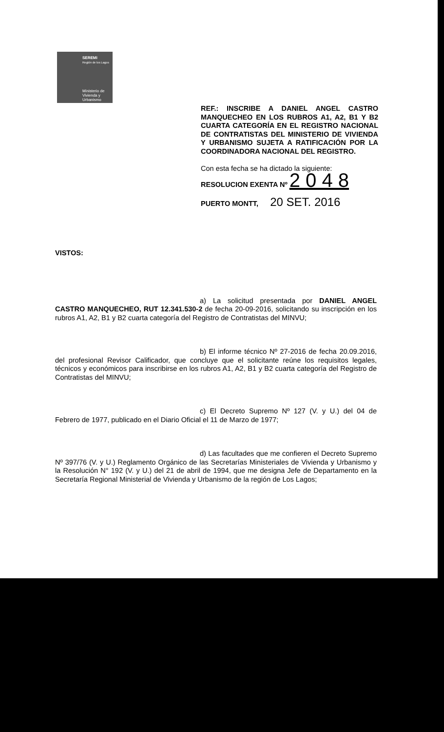SEREMI
Región de los Lagos
Ministerio de
Vivienda y
Urbanismo
REF.: INSCRIBE A DANIEL ANGEL CASTRO MANQUECHEO EN LOS RUBROS A1, A2, B1 Y B2 CUARTA CATEGORÍA EN EL REGISTRO NACIONAL DE CONTRATISTAS DEL MINISTERIO DE VIVIENDA Y URBANISMO SUJETA A RATIFICACIÓN POR LA COORDINADORA NACIONAL DEL REGISTRO.
Con esta fecha se ha dictado la siguiente:
RESOLUCION EXENTA Nº 2 0 4 8
PUERTO MONTT, 20 SET. 2016
VISTOS:
a) La solicitud presentada por DANIEL ANGEL CASTRO MANQUECHEO, RUT 12.341.530-2 de fecha 20-09-2016, solicitando su inscripción en los rubros A1, A2, B1 y B2 cuarta categoría del Registro de Contratistas del MINVU;
b) El informe técnico Nº 27-2016 de fecha 20.09.2016, del profesional Revisor Calificador, que concluye que el solicitante reúne los requisitos legales, técnicos y económicos para inscribirse en los rubros A1, A2, B1 y B2 cuarta categoría del Registro de Contratistas del MINVU;
c) El Decreto Supremo Nº 127 (V. y U.) del 04 de Febrero de 1977, publicado en el Diario Oficial el 11 de Marzo de 1977;
d) Las facultades que me confieren el Decreto Supremo Nº 397/76 (V. y U.) Reglamento Orgánico de las Secretarías Ministeriales de Vivienda y Urbanismo y la Resolución N° 192 (V. y U.) del 21 de abril de 1994, que me designa Jefe de Departamento en la Secretaría Regional Ministerial de Vivienda y Urbanismo de la región de Los Lagos;